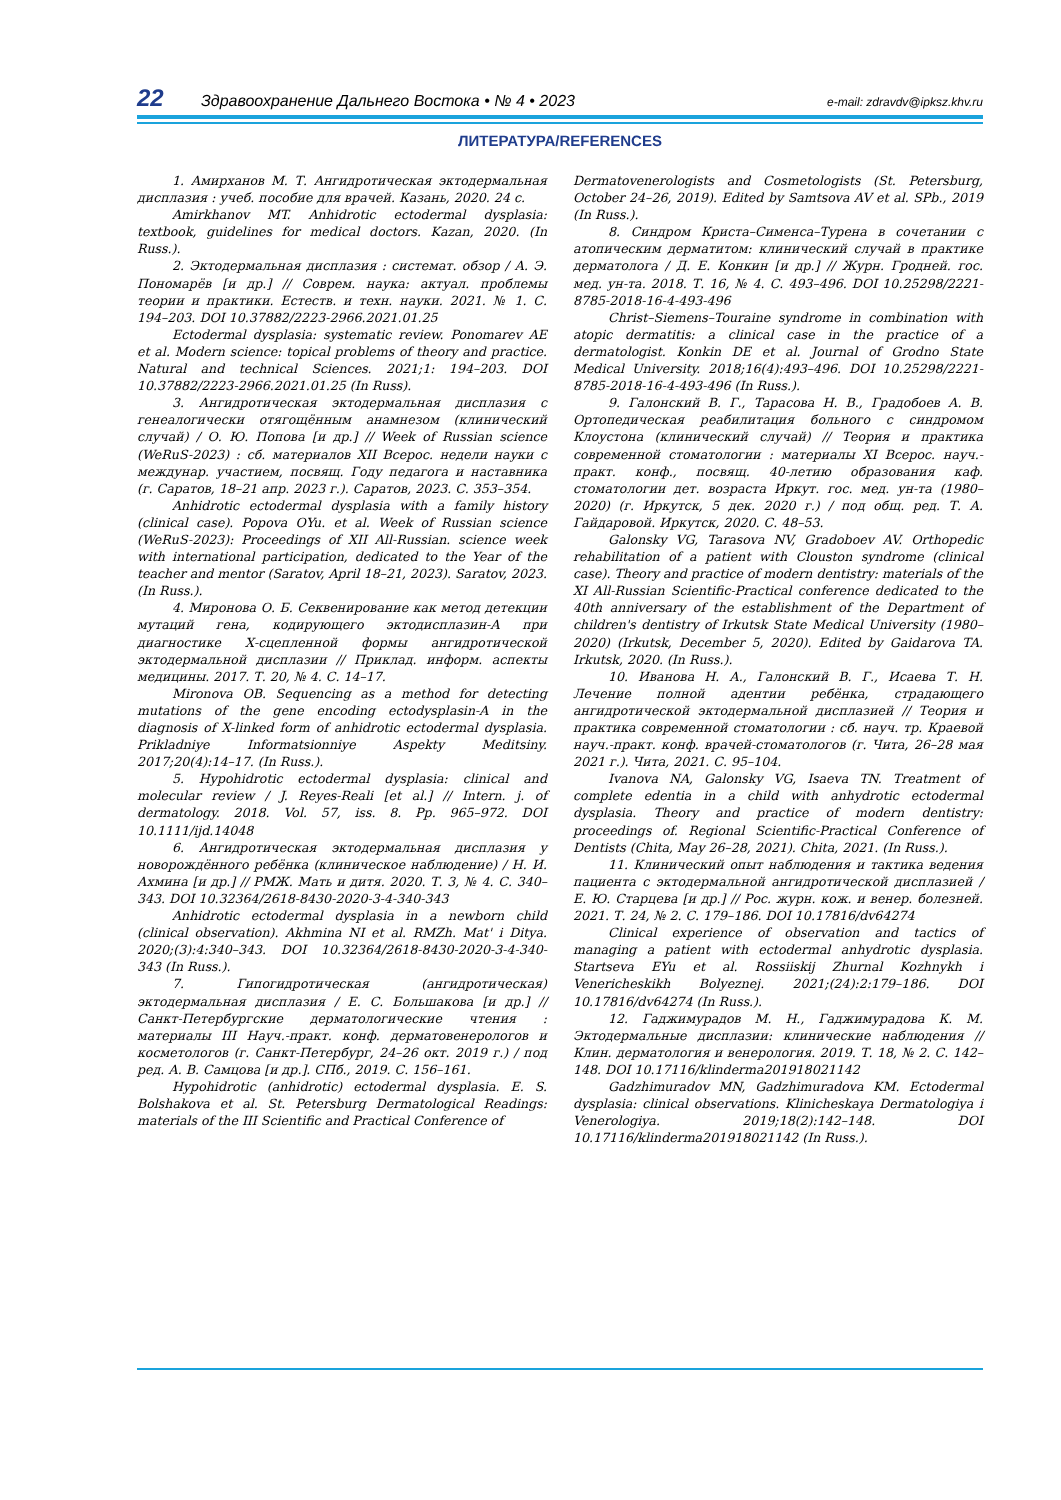22 Здравоохранение Дальнего Востока • № 4 • 2023 e-mail: zdravdv@ipksz.khv.ru
ЛИТЕРАТУРА/REFERENCES
1. Амирханов М. Т. Ангидротическая эктодермальная дисплазия : учеб. пособие для врачей. Казань, 2020. 24 с.
Amirkhanov MT. Anhidrotic ectodermal dysplasia: textbook, guidelines for medical doctors. Kazan, 2020. (In Russ.).
2. Эктодермальная дисплазия : системат. обзор / А. Э. Пономарёв [и др.] // Соврем. наука: актуал. проблемы теории и практики. Естеств. и техн. науки. 2021. № 1. С. 194–203. DOI 10.37882/2223-2966.2021.01.25
Ectodermal dysplasia: systematic review. Ponomarev AE et al. Modern science: topical problems of theory and practice. Natural and technical Sciences. 2021;1: 194–203. DOI 10.37882/2223-2966.2021.01.25 (In Russ).
3. Ангидротическая эктодермальная дисплазия с генеалогически отягощённым анамнезом (клинический случай) / О. Ю. Попова [и др.] // Week of Russian science (WeRuS-2023) : сб. материалов XII Всерос. недели науки с междунар. участием, посвящ. Году педагога и наставника (г. Саратов, 18–21 апр. 2023 г.). Саратов, 2023. С. 353–354.
Anhidrotic ectodermal dysplasia with a family history (clinical case). Popova OYu. et al. Week of Russian science (WeRuS-2023): Proceedings of XII All-Russian. science week with international participation, dedicated to the Year of the teacher and mentor (Saratov, April 18–21, 2023). Saratov, 2023. (In Russ.).
4. Миронова О. Б. Секвенирование как метод детекции мутаций гена, кодирующего эктодисплазин-А при диагностике Х-сцепленной формы ангидротической эктодермальной дисплазии // Приклад. информ. аспекты медицины. 2017. Т. 20, № 4. С. 14–17.
Mironova OB. Sequencing as a method for detecting mutations of the gene encoding ectodysplasin-A in the diagnosis of X-linked form of anhidrotic ectodermal dysplasia. Prikladniye Informatsionniye Aspekty Meditsiny. 2017;20(4):14–17. (In Russ.).
5. Hypohidrotic ectodermal dysplasia: clinical and molecular review / J. Reyes-Reali [et al.] // Intern. j. of dermatology. 2018. Vol. 57, iss. 8. Pp. 965–972. DOI 10.1111/ijd.14048
6. Ангидротическая эктодермальная дисплазия у новорождённого ребёнка (клиническое наблюдение) / Н. И. Ахмина [и др.] // РМЖ. Мать и дитя. 2020. Т. 3, № 4. С. 340–343. DOI 10.32364/2618-8430-2020-3-4-340-343
Anhidrotic ectodermal dysplasia in a newborn child (clinical observation). Akhmina NI et al. RMZh. Mat' i Ditya. 2020;(3):4:340–343. DOI 10.32364/2618-8430-2020-3-4-340-343 (In Russ.).
7. Гипогидротическая (ангидротическая) эктодермальная дисплазия / Е. С. Большакова [и др.] // Санкт-Петербургские дерматологические чтения : материалы III Науч.-практ. конф. дерматовенерологов и косметологов (г. Санкт-Петербург, 24–26 окт. 2019 г.) / под ред. А. В. Самцова [и др.]. СПб., 2019. С. 156–161.
Hypohidrotic (anhidrotic) ectodermal dysplasia. E. S. Bolshakova et al. St. Petersburg Dermatological Readings: materials of the III Scientific and Practical Conference of
Dermatovenerologists and Cosmetologists (St. Petersburg, October 24–26, 2019). Edited by Samtsova AV et al. SPb., 2019 (In Russ.).
8. Синдром Криста–Сименса–Турена в сочетании с атопическим дерматитом: клинический случай в практике дерматолога / Д. Е. Конкин [и др.] // Журн. Гродней. гос. мед. ун-та. 2018. Т. 16, № 4. С. 493–496. DOI 10.25298/2221-8785-2018-16-4-493-496
Christ–Siemens–Touraine syndrome in combination with atopic dermatitis: a clinical case in the practice of a dermatologist. Konkin DE et al. Journal of Grodno State Medical University. 2018;16(4):493–496. DOI 10.25298/2221-8785-2018-16-4-493-496 (In Russ.).
9. Галонский В. Г., Тарасова Н. В., Градобоев А. В. Ортопедическая реабилитация больного с синдромом Клоустона (клинический случай) // Теория и практика современной стоматологии : материалы XI Всерос. науч.-практ. конф., посвящ. 40-летию образования каф. стоматологии дет. возраста Иркут. гос. мед. ун-та (1980–2020) (г. Иркутск, 5 дек. 2020 г.) / под общ. ред. Т. А. Гайдаровой. Иркутск, 2020. С. 48–53.
Galonsky VG, Tarasova NV, Gradoboev AV. Orthopedic rehabilitation of a patient with Clouston syndrome (clinical case). Theory and practice of modern dentistry: materials of the XI All-Russian Scientific-Practical conference dedicated to the 40th anniversary of the establishment of the Department of children's dentistry of Irkutsk State Medical University (1980–2020) (Irkutsk, December 5, 2020). Edited by Gaidarova TA. Irkutsk, 2020. (In Russ.).
10. Иванова Н. А., Галонский В. Г., Исаева Т. Н. Лечение полной адентии ребёнка, страдающего ангидротической эктодермальной дисплазией // Теория и практика современной стоматологии : сб. науч. тр. Краевой науч.-практ. конф. врачей-стоматологов (г. Чита, 26–28 мая 2021 г.). Чита, 2021. С. 95–104.
Ivanova NA, Galonsky VG, Isaeva TN. Treatment of complete edentia in a child with anhydrotic ectodermal dysplasia. Theory and practice of modern dentistry: proceedings of. Regional Scientific-Practical Conference of Dentists (Chita, May 26–28, 2021). Chita, 2021. (In Russ.).
11. Клинический опыт наблюдения и тактика ведения пациента с эктодермальной ангидротической дисплазией / Е. Ю. Старцева [и др.] // Рос. журн. кож. и венер. болезней. 2021. Т. 24, № 2. С. 179–186. DOI 10.17816/dv64274
Clinical experience of observation and tactics of managing a patient with ectodermal anhydrotic dysplasia. Startseva EYu et al. Rossiiskij Zhurnal Kozhnykh i Venericheskikh Bolyeznej. 2021;(24):2:179–186. DOI 10.17816/dv64274 (In Russ.).
12. Гаджимурадов М. Н., Гаджимурадова К. М. Эктодермальные дисплазии: клинические наблюдения // Клин. дерматология и венерология. 2019. Т. 18, № 2. С. 142–148. DOI 10.17116/klinderma201918021142
Gadzhimuradov MN, Gadzhimuradova KM. Ectodermal dysplasia: clinical observations. Klinicheskaya Dermatologiya i Venerologiya. 2019;18(2):142–148. DOI 10.17116/klinderma201918021142 (In Russ.).